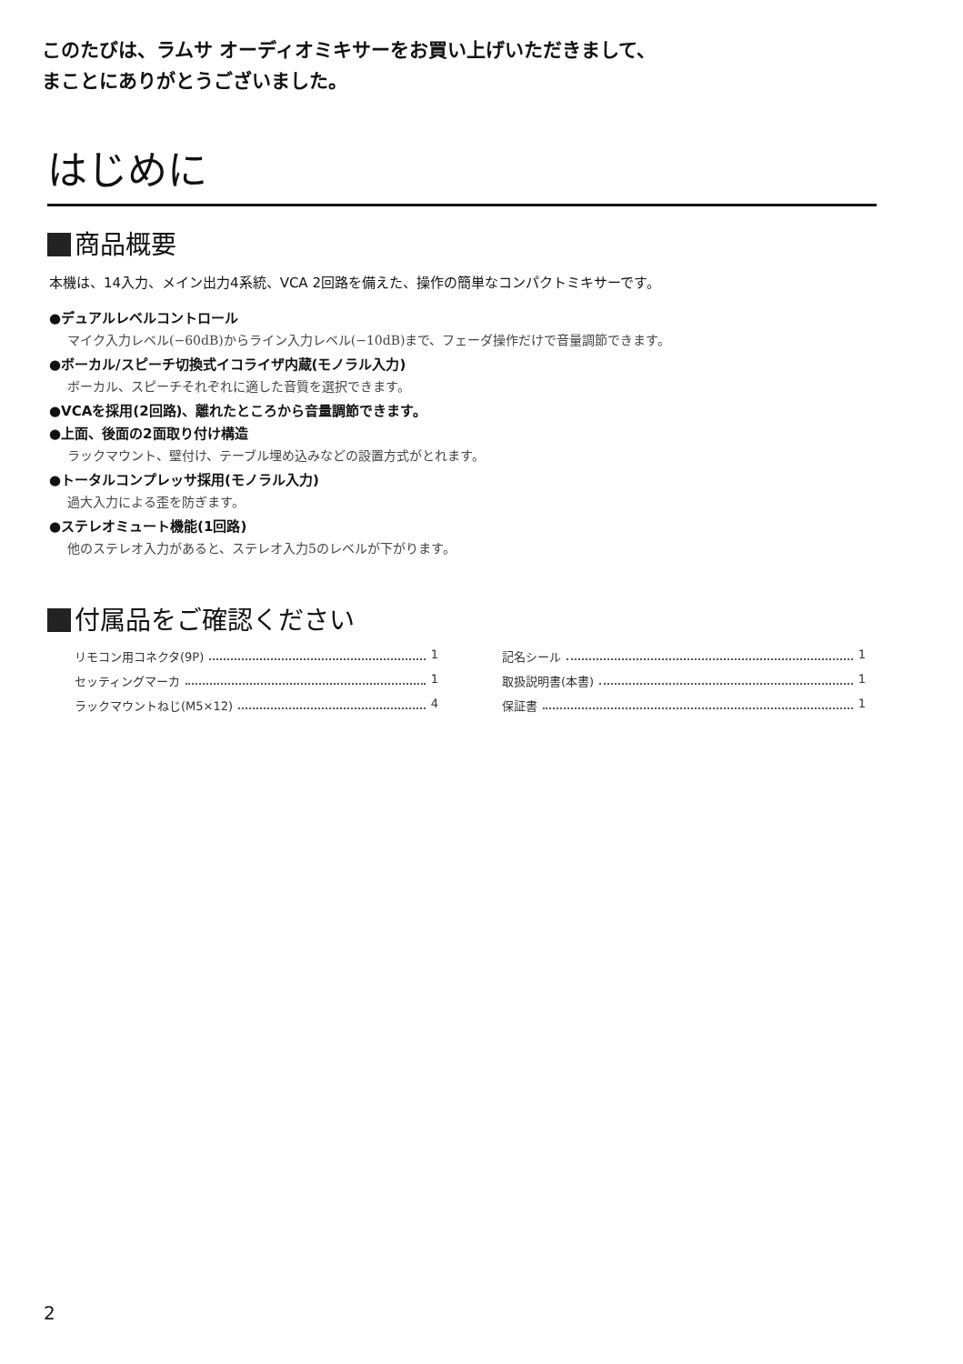このたびは、ラムサ オーディオミキサーをお買い上げいただきまして、
まことにありがとうございました。
はじめに
商品概要
本機は、14入力、メイン出力4系統、VCA 2回路を備えた、操作の簡単なコンパクトミキサーです。
●デュアルレベルコントロール
マイク入力レベル(−60dB)からライン入力レベル(−10dB)まで、フェーダ操作だけで音量調節できます。
●ボーカル/スピーチ切換式イコライザ内蔵(モノラル入力)
ボーカル、スピーチそれぞれに適した音質を選択できます。
●VCAを採用(2回路)、離れたところから音量調節できます。
●上面、後面の2面取り付け構造
ラックマウント、壁付け、テーブル埋め込みなどの設置方式がとれます。
●トータルコンプレッサ採用(モノラル入力)
過大入力による歪を防ぎます。
●ステレオミュート機能(1回路)
他のステレオ入力があると、ステレオ入力5のレベルが下がります。
付属品をご確認ください
リモコン用コネクタ(9P) 1
セッティングマーカ 1
ラックマウントねじ(M5×12) 4
記名シール 1
取扱説明書(本書) 1
保証書 1
2